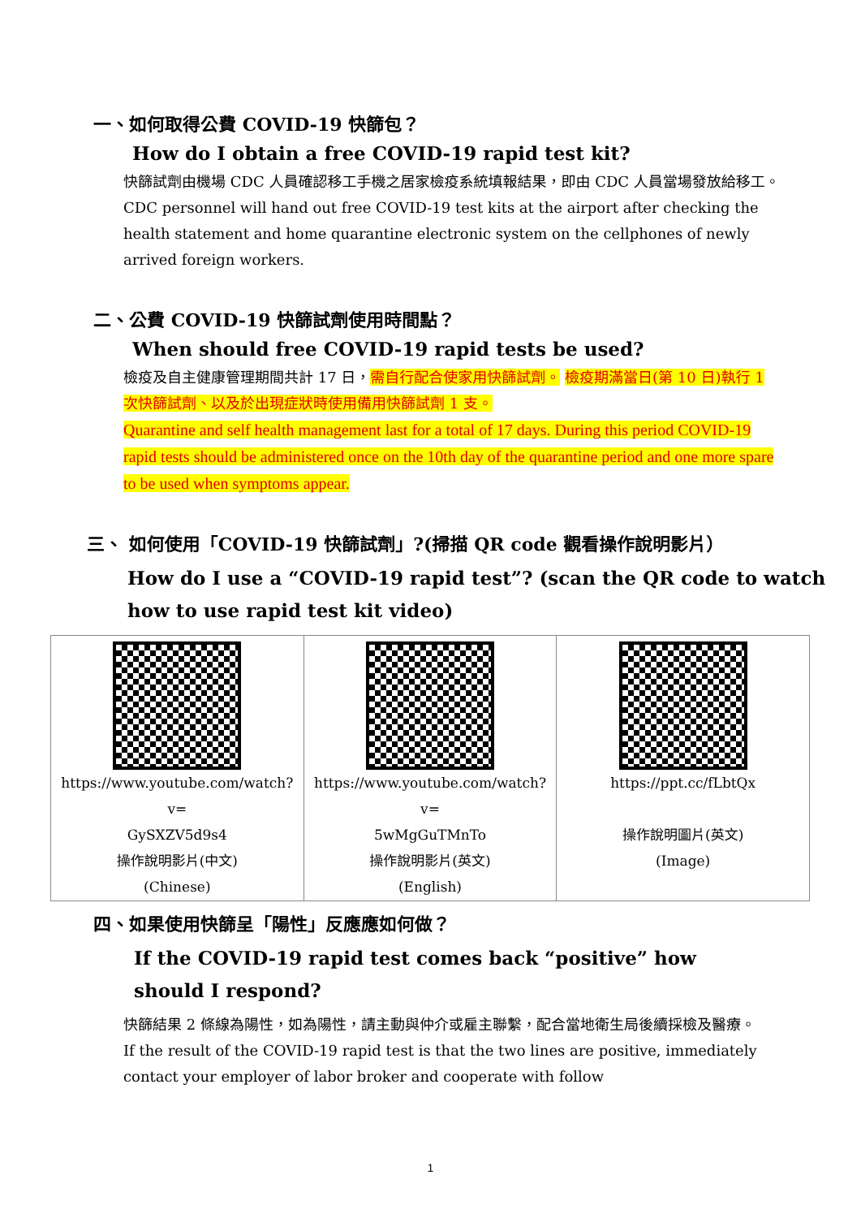一、如何取得公費 COVID-19 快篩包？
How do I obtain a free COVID-19 rapid test kit?
快篩試劑由機場 CDC 人員確認移工手機之居家檢疫系統填報結果，即由 CDC 人員當場發放給移工。
CDC personnel will hand out free COVID-19 test kits at the airport after checking the health statement and home quarantine electronic system on the cellphones of newly arrived foreign workers.
二、公費 COVID-19 快篩試劑使用時間點？
When should free COVID-19 rapid tests be used?
檢疫及自主健康管理期間共計 17 日，需自行配合使家用快篩試劑。 檢疫期滿當日(第 10 日)執行 1 次快篩試劑、以及於出現症狀時使用備用快篩試劑 1 支。
Quarantine and self health management last for a total of 17 days. During this period COVID-19 rapid tests should be administered once on the 10th day of the quarantine period and one more spare to be used when symptoms appear.
三、 如何使用「COVID-19 快篩試劑」?(掃描 QR code 觀看操作說明影片）
How do I use a “COVID-19 rapid test”? (scan the QR code to watch how to use rapid test kit video)
| https://www.youtube.com/watch?v= GySXZV5d9s4 操作說明影片(中文) (Chinese) | https://www.youtube.com/watch?v= 5wMgGuTMnTo 操作說明影片(英文) (English) | https://ppt.cc/fLbtQx 操作說明圖片(英文) (Image) |
四、如果使用快篩呈「陽性」反應應如何做？
If the COVID-19 rapid test comes back “positive” how should I respond?
快篩結果 2 條線為陽性，如為陽性，請主動與仲介或雇主聯繫，配合當地衛生局後續採檢及醫療。
If the result of the COVID-19 rapid test is that the two lines are positive, immediately contact your employer of labor broker and cooperate with follow
1